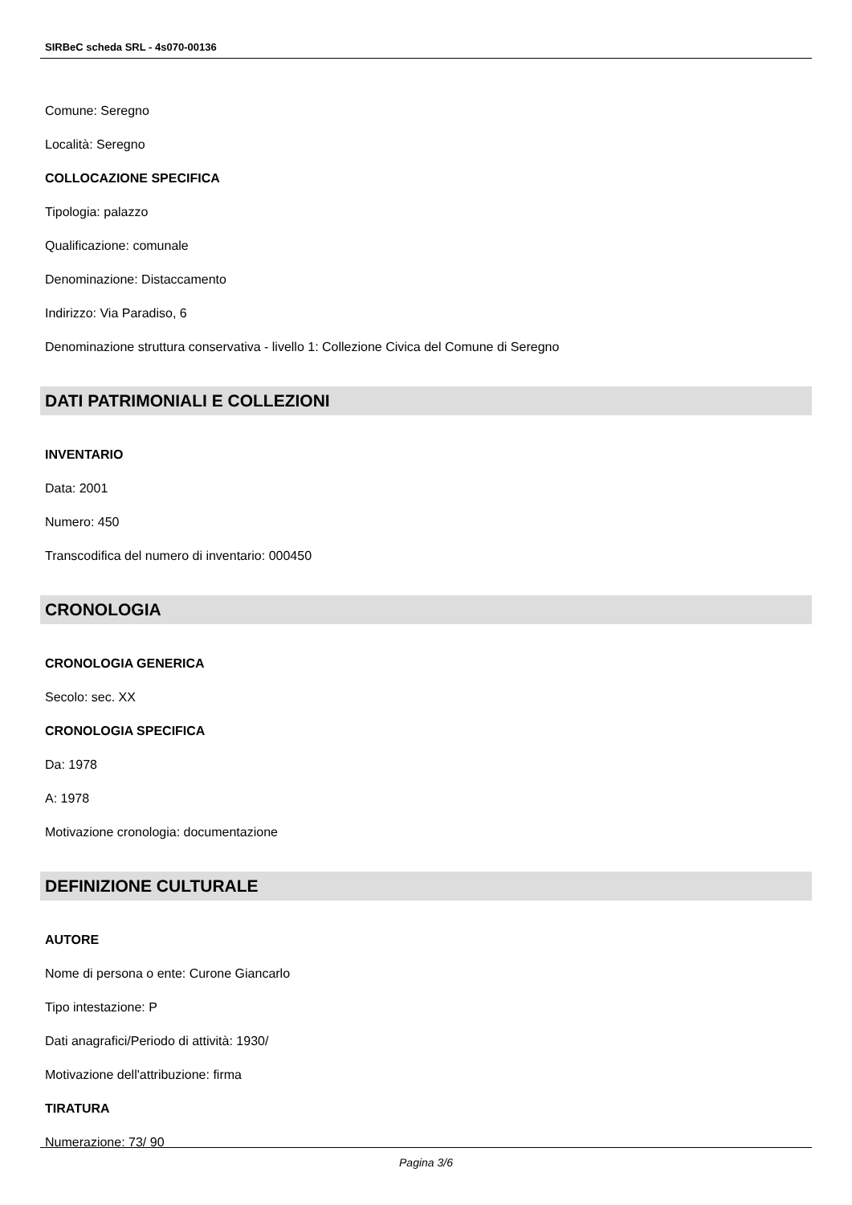SIRBeC scheda SRL - 4s070-00136
Comune: Seregno
Località: Seregno
COLLOCAZIONE SPECIFICA
Tipologia: palazzo
Qualificazione: comunale
Denominazione: Distaccamento
Indirizzo: Via Paradiso, 6
Denominazione struttura conservativa - livello 1: Collezione Civica del Comune di Seregno
DATI PATRIMONIALI E COLLEZIONI
INVENTARIO
Data: 2001
Numero: 450
Transcodifica del numero di inventario: 000450
CRONOLOGIA
CRONOLOGIA GENERICA
Secolo: sec. XX
CRONOLOGIA SPECIFICA
Da: 1978
A: 1978
Motivazione cronologia: documentazione
DEFINIZIONE CULTURALE
AUTORE
Nome di persona o ente: Curone Giancarlo
Tipo intestazione: P
Dati anagrafici/Periodo di attività: 1930/
Motivazione dell'attribuzione: firma
TIRATURA
Numerazione: 73/ 90
Pagina 3/6